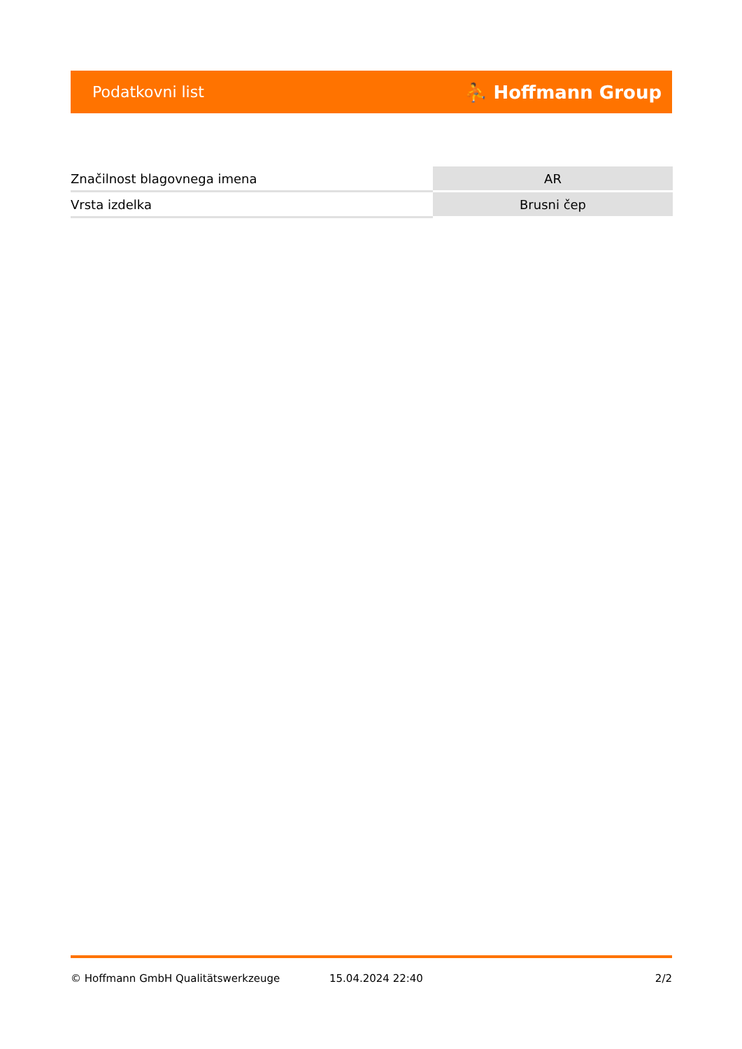Podatkovni list ⛹ Hoffmann Group
| Značilnost blagovnega imena | AR |
| Vrsta izdelka | Brusni čep |
© Hoffmann GmbH Qualitätswerkzeuge 15.04.2024 22:40 2/2